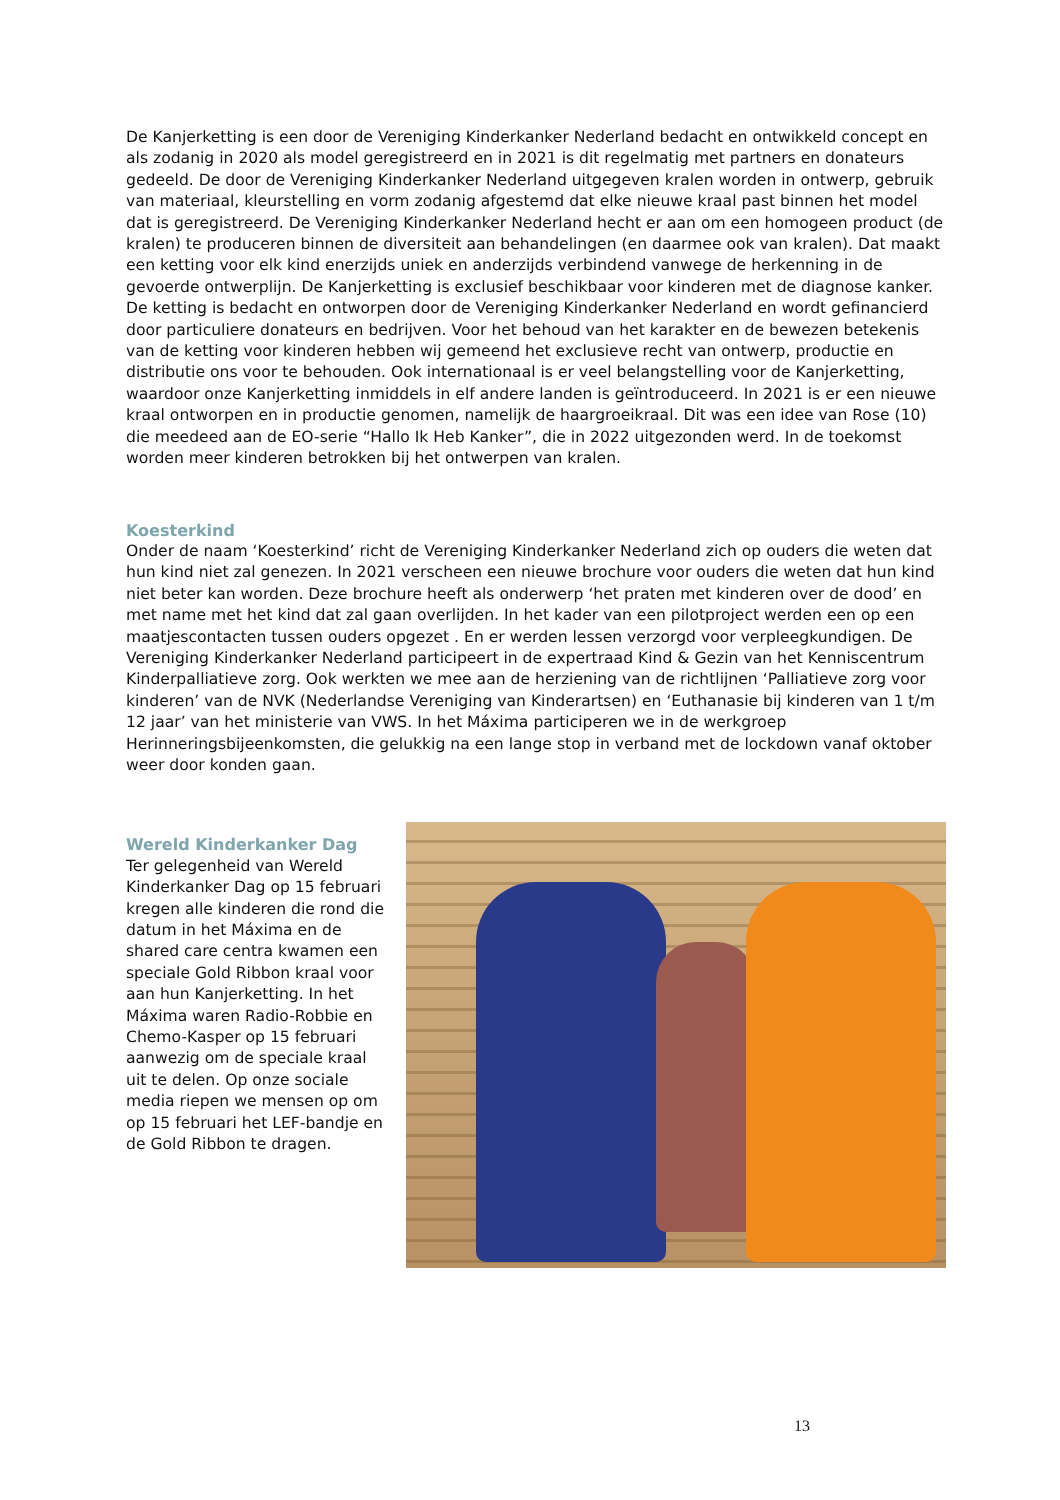De Kanjerketting is een door de Vereniging Kinderkanker Nederland bedacht en ontwikkeld concept en als zodanig in 2020 als model geregistreerd en in 2021 is dit regelmatig met partners en donateurs gedeeld. De door de Vereniging Kinderkanker Nederland uitgegeven kralen worden in ontwerp, gebruik van materiaal, kleurstelling en vorm zodanig afgestemd dat elke nieuwe kraal past binnen het model dat is geregistreerd. De Vereniging Kinderkanker Nederland hecht er aan om een homogeen product (de kralen) te produceren binnen de diversiteit aan behandelingen (en daarmee ook van kralen). Dat maakt een ketting voor elk kind enerzijds uniek en anderzijds verbindend vanwege de herkenning in de gevoerde ontwerplijn. De Kanjerketting is exclusief beschikbaar voor kinderen met de diagnose kanker. De ketting is bedacht en ontworpen door de Vereniging Kinderkanker Nederland en wordt gefinancierd door particuliere donateurs en bedrijven. Voor het behoud van het karakter en de bewezen betekenis van de ketting voor kinderen hebben wij gemeend het exclusieve recht van ontwerp, productie en distributie ons voor te behouden. Ook internationaal is er veel belangstelling voor de Kanjerketting, waardoor onze Kanjerketting inmiddels in elf andere landen is geïntroduceerd. In 2021 is er een nieuwe kraal ontworpen en in productie genomen, namelijk de haargroeikraal. Dit was een idee van Rose (10) die meedeed aan de EO-serie “Hallo Ik Heb Kanker”, die in 2022 uitgezonden werd. In de toekomst worden meer kinderen betrokken bij het ontwerpen van kralen.
Koesterkind
Onder de naam ‘Koesterkind’ richt de Vereniging Kinderkanker Nederland zich op ouders die weten dat hun kind niet zal genezen. In 2021 verscheen een nieuwe brochure voor ouders die weten dat hun kind niet beter kan worden. Deze brochure heeft als onderwerp ‘het praten met kinderen over de dood’ en met name met het kind dat zal gaan overlijden. In het kader van een pilotproject werden een op een maatjescontacten tussen ouders opgezet . En er werden lessen verzorgd voor verpleegkundigen. De Vereniging Kinderkanker Nederland participeert in de expertraad Kind & Gezin van het Kenniscentrum Kinderpalliatieve zorg. Ook werkten we mee aan de herziening van de richtlijnen ‘Palliatieve zorg voor kinderen’ van de NVK (Nederlandse Vereniging van Kinderartsen) en ‘Euthanasie bij kinderen van 1 t/m 12 jaar’ van het ministerie van VWS. In het Máxima participeren we in de werkgroep Herinneringsbijeenkomsten, die gelukkig na een lange stop in verband met de lockdown vanaf oktober weer door konden gaan.
Wereld Kinderkanker Dag
Ter gelegenheid van Wereld Kinderkanker Dag op 15 februari kregen alle kinderen die rond die datum in het Máxima en de shared care centra kwamen een speciale Gold Ribbon kraal voor aan hun Kanjerketting. In het Máxima waren Radio-Robbie en Chemo-Kasper op 15 februari aanwezig om de speciale kraal uit te delen. Op onze sociale media riepen we mensen op om op 15 februari het LEF-bandje en de Gold Ribbon te dragen.
13